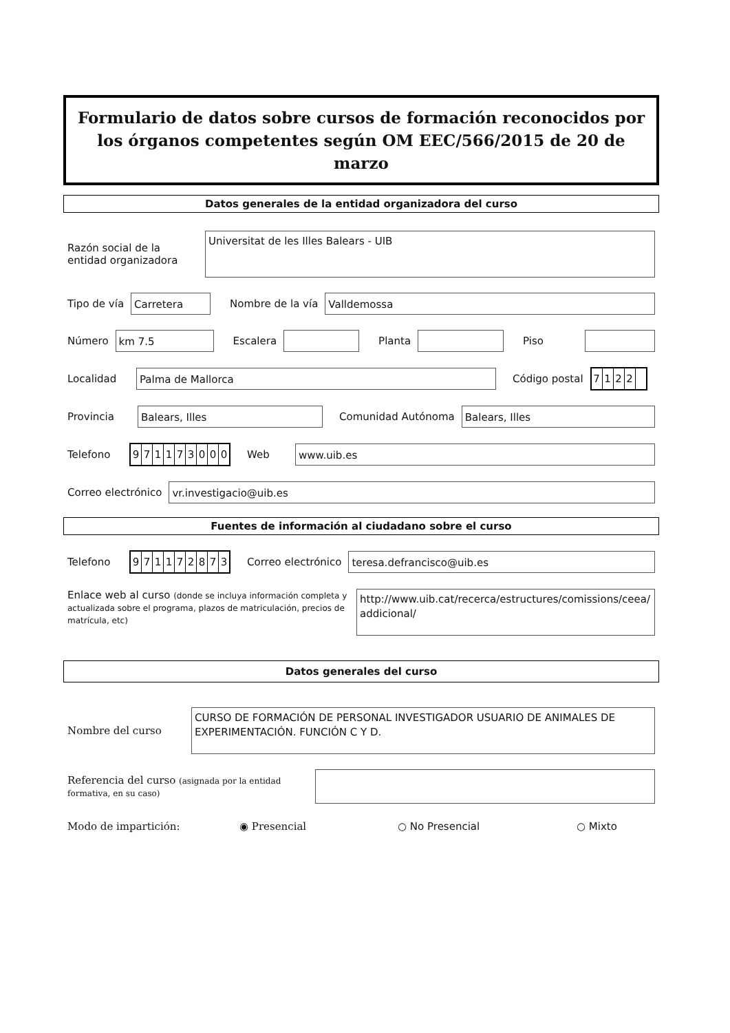Formulario de datos sobre cursos de formación reconocidos por los órganos competentes según OM EEC/566/2015 de 20 de marzo
Datos generales de la entidad organizadora del curso
Razón social de la entidad organizadora
Universitat de les Illes Balears - UIB
Tipo de vía
Carretera
Nombre de la vía
Valldemossa
Número
km 7.5
Escalera Planta Piso
Localidad
Palma de Mallorca
Código postal
7122
Provincia
Balears, Illes
Comunidad Autónoma
Balears, Illes
Telefono
971173000
Web
www.uib.es
Correo electrónico
vr.investigacio@uib.es
Fuentes de información al ciudadano sobre el curso
Telefono
971172873
Correo electrónico
teresa.defrancisco@uib.es
Enlace web al curso (donde se incluya información completa y actualizada sobre el programa, plazos de matriculación, precios de matrícula, etc)
http://www.uib.cat/recerca/estructures/comissions/ceea/ addicional/
Datos generales del curso
Nombre del curso
CURSO DE FORMACIÓN DE PERSONAL INVESTIGADOR USUARIO DE ANIMALES DE EXPERIMENTACIÓN. FUNCIÓN C Y D.
Referencia del curso (asignada por la entidad formativa, en su caso)
Modo de impartición: ◉ Presencial ○ No Presencial ○ Mixto